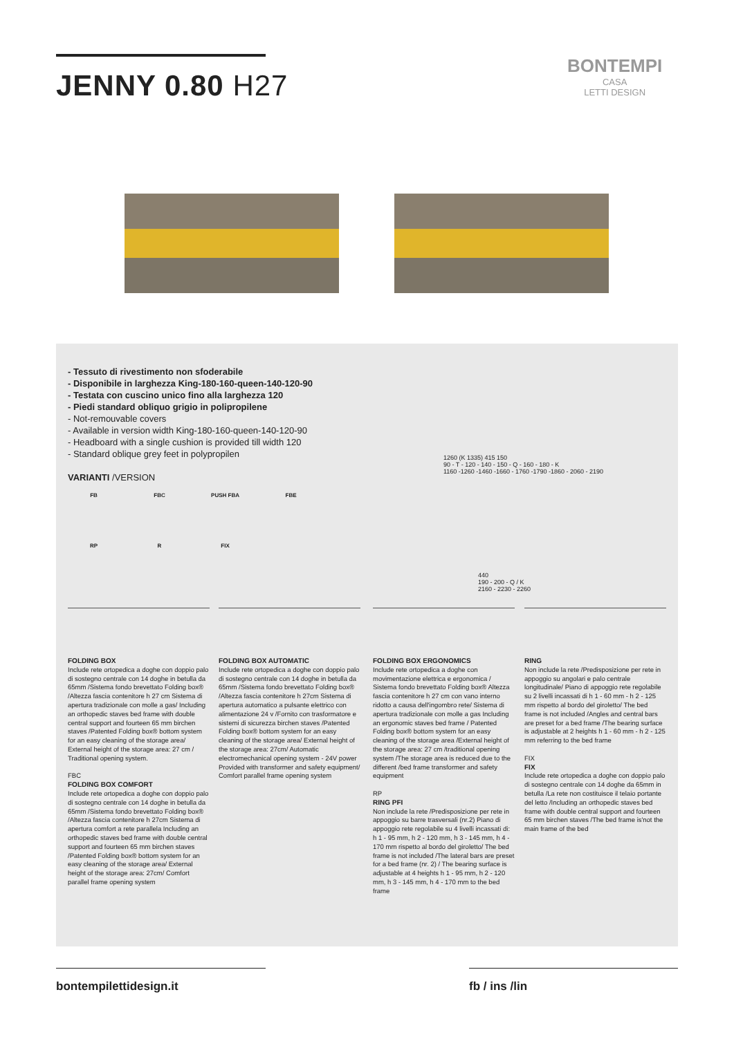JENNY 0.80 H27
BONTEMPI
CASA
LETTI DESIGN
- Tessuto di rivestimento non sfoderabile
- Disponibile in larghezza King-180-160-queen-140-120-90
- Testata con cuscino unico fino alla larghezza 120
- Piedi standard obliquo grigio in polipropilene
- Not-remouvable covers
- Available in version width King-180-160-queen-140-120-90
- Headboard with a single cushion is provided till width 120
- Standard oblique grey feet in polypropilen
VARIANTI /VERSION
FB
FBC
PUSH FBA
FBE
RP
R
FIX
1260 (K 1335) 415 150
90 - T - 120 - 140 - 150 - Q - 160 - 180 - K
1160 -1260 -1460 -1660 - 1760 -1790 -1860 - 2060 - 2190
440
190 - 200 - Q / K
2160 - 2230 - 2260
FOLDING BOX
Include rete ortopedica a doghe con doppio palo di sostegno centrale con 14 doghe in betulla da 65mm /Sistema fondo brevettato Folding box® /Altezza fascia contenitore h 27 cm Sistema di apertura tradizionale con molle a gas/ Including an orthopedic staves bed frame with double central support and fourteen 65 mm birchen staves /Patented Folding box® bottom system for an easy cleaning of the storage area/ External height of the storage area: 27 cm / Traditional opening system.
FBC
FOLDING BOX COMFORT
Include rete ortopedica a doghe con doppio palo di sostegno centrale con 14 doghe in betulla da 65mm /Sistema fondo brevettato Folding box® /Altezza fascia contenitore h 27cm Sistema di apertura comfort a rete parallela Including an orthopedic staves bed frame with double central support and fourteen 65 mm birchen staves /Patented Folding box® bottom system for an easy cleaning of the storage area/ External height of the storage area: 27cm/ Comfort parallel frame opening system
FOLDING BOX AUTOMATIC
Include rete ortopedica a doghe con doppio palo di sostegno centrale con 14 doghe in betulla da 65mm /Sistema fondo brevettato Folding box® /Altezza fascia contenitore h 27cm Sistema di apertura automatico a pulsante elettrico con alimentazione 24 v /Fornito con trasformatore e sistemi di sicurezza birchen staves /Patented Folding box® bottom system for an easy cleaning of the storage area/ External height of the storage area: 27cm/ Automatic electromechanical opening system - 24V power Provided with transformer and safety equipment/ Comfort parallel frame opening system
FOLDING BOX ERGONOMICS
Include rete ortopedica a doghe con movimentazione elettrica e ergonomica / Sistema fondo brevettato Folding box® Altezza fascia contenitore h 27 cm con vano interno ridotto a causa dell'ingombro rete/ Sistema di apertura tradizionale con molle a gas Including an ergonomic staves bed frame / Patented Folding box® bottom system for an easy cleaning of the storage area /External height of the storage area: 27 cm /traditional opening system /The storage area is reduced due to the different /bed frame transformer and safety equipment
RP
RING PFI
Non include la rete /Predisposizione per rete in appoggio su barre trasversali (nr.2) Piano di appoggio rete regolabile su 4 livelli incassati di: h 1 - 95 mm, h 2 - 120 mm, h 3 - 145 mm, h 4 - 170 mm rispetto al bordo del giroletto/ The bed frame is not included /The lateral bars are preset for a bed frame (nr. 2) / The bearing surface is adjustable at 4 heights h 1 - 95 mm, h 2 - 120 mm, h 3 - 145 mm, h 4 - 170 mm to the bed frame
RING
Non include la rete /Predisposizione per rete in appoggio su angolari e palo centrale longitudinale/ Piano di appoggio rete regolabile su 2 livelli incassati di h 1 - 60 mm - h 2 - 125 mm rispetto al bordo del giroletto/ The bed frame is not included /Angles and central bars are preset for a bed frame /The bearing surface is adjustable at 2 heights h 1 - 60 mm - h 2 - 125 mm referring to the bed frame
FIX
FIX
Include rete ortopedica a doghe con doppio palo di sostegno centrale con 14 doghe da 65mm in betulla /La rete non costituisce il telaio portante del letto /Including an orthopedic staves bed frame with double central support and fourteen 65 mm birchen staves /The bed frame is'not the main frame of the bed
bontempilettidesign.it fb / ins /lin